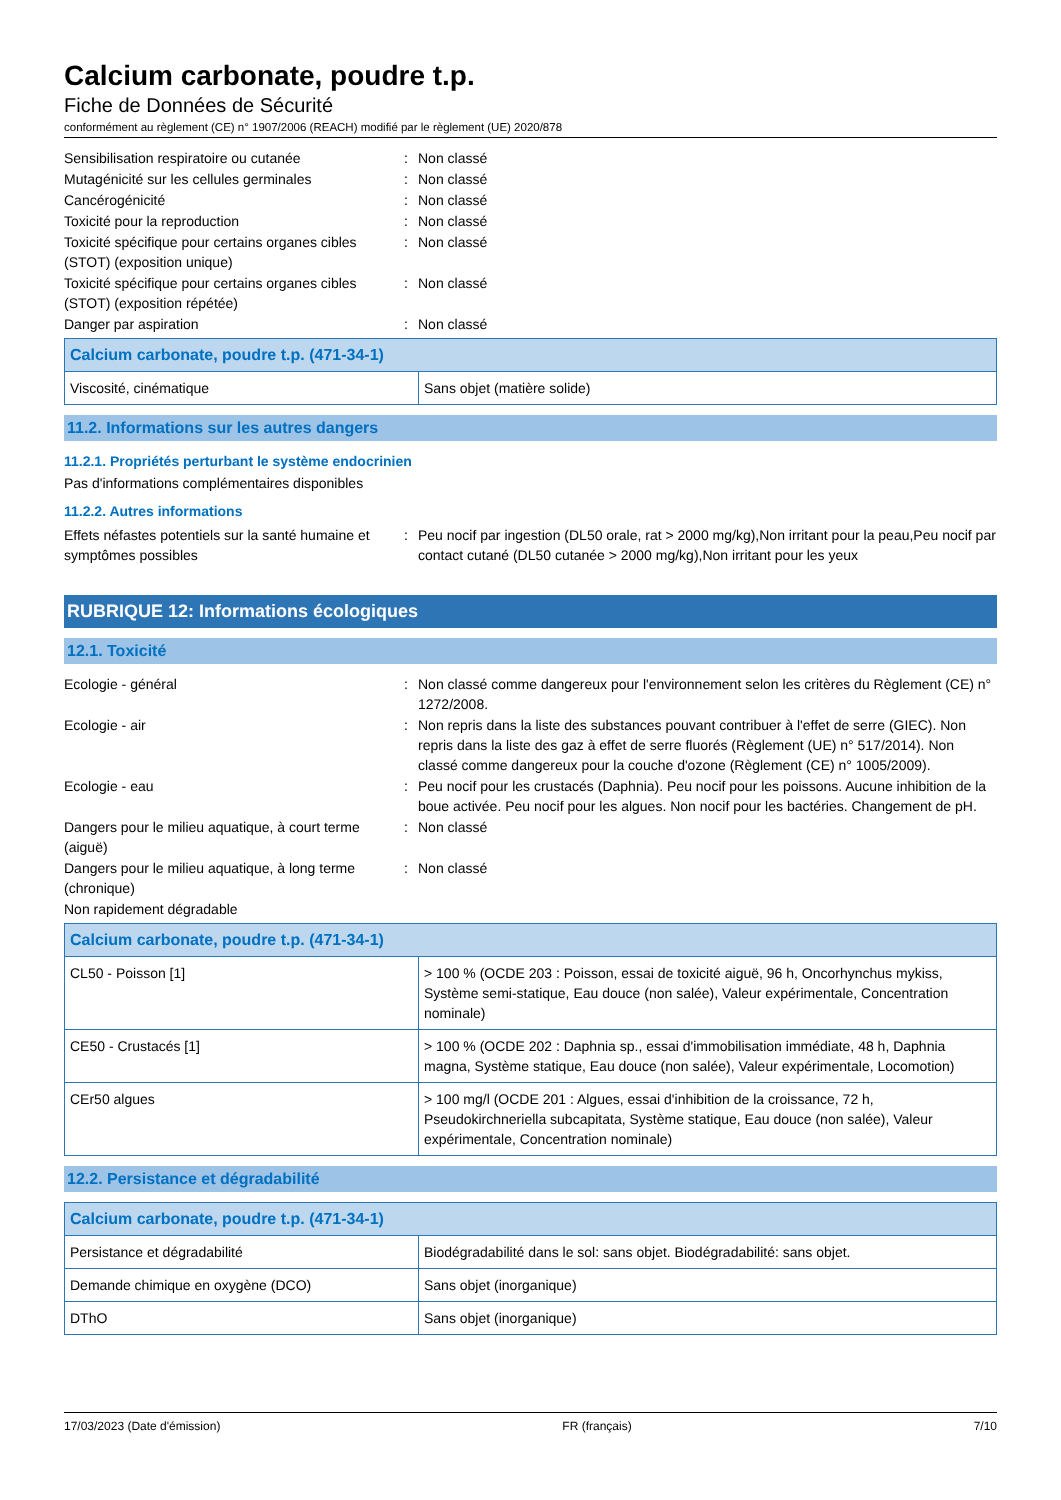Calcium carbonate, poudre t.p.
Fiche de Données de Sécurité
conformément au règlement (CE) n° 1907/2006 (REACH) modifié par le règlement (UE) 2020/878
Sensibilisation respiratoire ou cutanée : Non classé
Mutagénicité sur les cellules germinales : Non classé
Cancérogénicité : Non classé
Toxicité pour la reproduction : Non classé
Toxicité spécifique pour certains organes cibles (STOT) (exposition unique)
: Non classé
Toxicité spécifique pour certains organes cibles (STOT) (exposition répétée)
: Non classé
Danger par aspiration : Non classé
| Calcium carbonate, poudre t.p. (471-34-1) | |
| --- | --- |
| Viscosité, cinématique | Sans objet (matière solide) |
11.2. Informations sur les autres dangers
11.2.1. Propriétés perturbant le système endocrinien
Pas d'informations complémentaires disponibles
11.2.2. Autres informations
Effets néfastes potentiels sur la santé humaine et symptômes possibles
: Peu nocif par ingestion (DL50 orale, rat > 2000 mg/kg),Non irritant pour la peau,Peu nocif par contact cutané (DL50 cutanée > 2000 mg/kg),Non irritant pour les yeux
RUBRIQUE 12: Informations écologiques
12.1. Toxicité
Ecologie - général : Non classé comme dangereux pour l'environnement selon les critères du Règlement (CE) n° 1272/2008.
Ecologie - air : Non repris dans la liste des substances pouvant contribuer à l'effet de serre (GIEC). Non repris dans la liste des gaz à effet de serre fluorés (Règlement (UE) n° 517/2014). Non classé comme dangereux pour la couche d'ozone (Règlement (CE) n° 1005/2009).
Ecologie - eau : Peu nocif pour les crustacés (Daphnia). Peu nocif pour les poissons. Aucune inhibition de la boue activée. Peu nocif pour les algues. Non nocif pour les bactéries. Changement de pH.
Dangers pour le milieu aquatique, à court terme (aiguë)
: Non classé
Dangers pour le milieu aquatique, à long terme (chronique)
: Non classé
Non rapidement dégradable
| Calcium carbonate, poudre t.p. (471-34-1) | |
| --- | --- |
| CL50 - Poisson [1] | > 100 % (OCDE 203 : Poisson, essai de toxicité aiguë, 96 h, Oncorhynchus mykiss, Système semi-statique, Eau douce (non salée), Valeur expérimentale, Concentration nominale) |
| CE50 - Crustacés [1] | > 100 % (OCDE 202 : Daphnia sp., essai d'immobilisation immédiate, 48 h, Daphnia magna, Système statique, Eau douce (non salée), Valeur expérimentale, Locomotion) |
| CEr50 algues | > 100 mg/l (OCDE 201 : Algues, essai d'inhibition de la croissance, 72 h, Pseudokirchneriella subcapitata, Système statique, Eau douce (non salée), Valeur expérimentale, Concentration nominale) |
12.2. Persistance et dégradabilité
| Calcium carbonate, poudre t.p. (471-34-1) | |
| --- | --- |
| Persistance et dégradabilité | Biodégradabilité dans le sol: sans objet. Biodégradabilité: sans objet. |
| Demande chimique en oxygène (DCO) | Sans objet (inorganique) |
| DThO | Sans objet (inorganique) |
17/03/2023 (Date d'émission) FR (français) 7/10